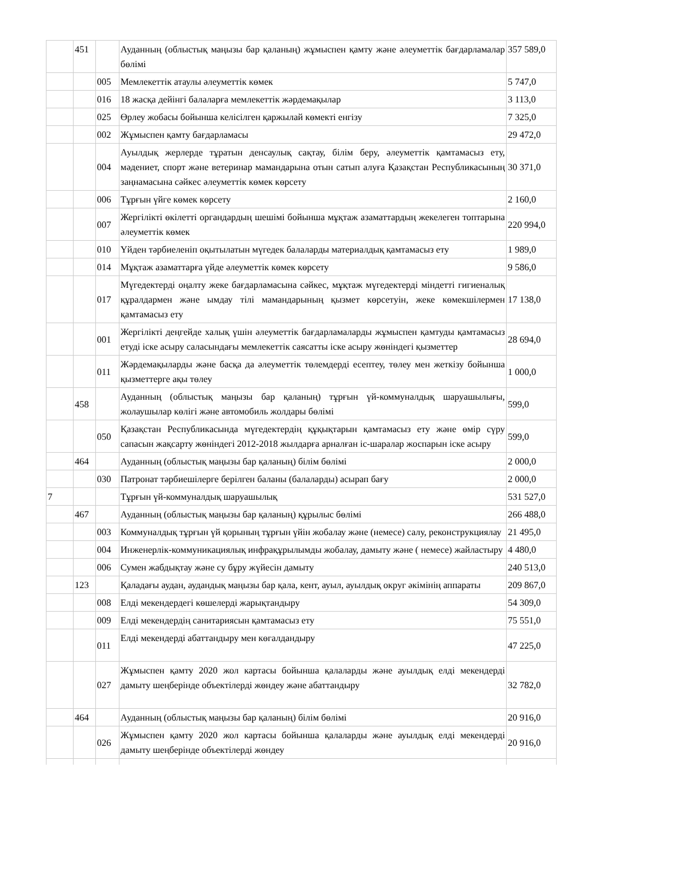| | 451 | | Ауданның (облыстық маңызы бар қаланың) жұмыспен қамту және әлеуметтік бағдарламалар бөлімі | 357 589,0 |
| | | 005 | Мемлекеттік атаулы әлеуметтік көмек | 5 747,0 |
| | | 016 | 18 жасқа дейінгі балаларға мемлекеттік жәрдемақылар | 3 113,0 |
| | | 025 | Өрлеу жобасы бойынша келісілген қаржылай көмекті енгізу | 7 325,0 |
| | | 002 | Жұмыспен қамту бағдарламасы | 29 472,0 |
| | | 004 | Ауылдық жерлерде тұратын денсаулық сақтау, білім беру, әлеуметтік қамтамасыз ету, мәдениет, спорт және ветеринар мамандарына отын сатып алуға Қазақстан Республикасының заңнамасына сәйкес әлеуметтік көмек көрсету | 30 371,0 |
| | | 006 | Тұрғын үйге көмек көрсету | 2 160,0 |
| | | 007 | Жергілікті өкілетті органдардың шешімі бойынша мұқтаж азаматтардың жекелеген топтарына әлеуметтік көмек | 220 994,0 |
| | | 010 | Үйден тәрбиеленіп оқытылатын мүгедек балаларды материалдық қамтамасыз ету | 1 989,0 |
| | | 014 | Мұқтаж азаматтарға үйде әлеуметтік көмек көрсету | 9 586,0 |
| | | 017 | Мүгедектерді оңалту жеке бағдарламасына сәйкес, мұқтаж мүгедектерді міндетті гигиеналық құралдармен және ымдау тілі мамандарының қызмет көрсетуін, жеке көмекшілермен қамтамасыз ету | 17 138,0 |
| | | 001 | Жергілікті деңгейде халық үшін әлеуметтік бағдарламаларды жұмыспен қамтуды қамтамасыз етуді іске асыру саласындағы мемлекеттік саясатты іске асыру жөніндегі қызметтер | 28 694,0 |
| | | 011 | Жәрдемақыларды және басқа да әлеуметтік төлемдерді есептеу, төлеу мен жеткізу бойынша қызметтерге ақы төлеу | 1 000,0 |
| | 458 | | Ауданның (облыстық маңызы бар қаланың) тұрғын үй-коммуналдық шаруашылығы, жолаушылар көлігі және автомобиль жолдары бөлімі | 599,0 |
| | | 050 | Қазақстан Республикасында мүгедектердің құқықтарын қамтамасыз ету және өмір сүру сапасын жақсарту жөніндегі 2012-2018 жылдарға арналған іс-шаралар жоспарын іске асыру | 599,0 |
| | 464 | | Ауданның (облыстық маңызы бар қаланың) білім бөлімі | 2 000,0 |
| | | 030 | Патронат тәрбиешілерге берілген баланы (балаларды) асырап бағу | 2 000,0 |
| 7 | | | Тұрғын үй-коммуналдық шаруашылық | 531 527,0 |
| | 467 | | Ауданның (облыстық маңызы бар қаланың) құрылыс бөлімі | 266 488,0 |
| | | 003 | Коммуналдық тұрғын үй қорының тұрғын үйін жобалау және (немесе) салу, реконструкциялау | 21 495,0 |
| | | 004 | Инженерлік-коммуникациялық инфрақұрылымды жобалау, дамыту және ( немесе) жайластыру | 4 480,0 |
| | | 006 | Сумен жабдықтау және су бұру жүйесін дамыту | 240 513,0 |
| | 123 | | Қаладағы аудан, аудандық маңызы бар қала, кент, ауыл, ауылдық округ әкімінің аппараты | 209 867,0 |
| | | 008 | Елді мекендердегі көшелерді жарықтандыру | 54 309,0 |
| | | 009 | Елді мекендердің санитариясын қамтамасыз ету | 75 551,0 |
| | | 011 | Елді мекендерді абаттандыру мен көгалдандыру | 47 225,0 |
| | | 027 | Жұмыспен қамту 2020 жол картасы бойынша қалаларды және ауылдық елді мекендерді дамыту шеңберінде объектілерді жөндеу және абаттандыру | 32 782,0 |
| | 464 | | Ауданның (облыстық маңызы бар қаланың) білім бөлімі | 20 916,0 |
| | | 026 | Жұмыспен қамту 2020 жол картасы бойынша қалаларды және ауылдық елді мекендерді дамыту шеңберінде объектілерді жөндеу | 20 916,0 |